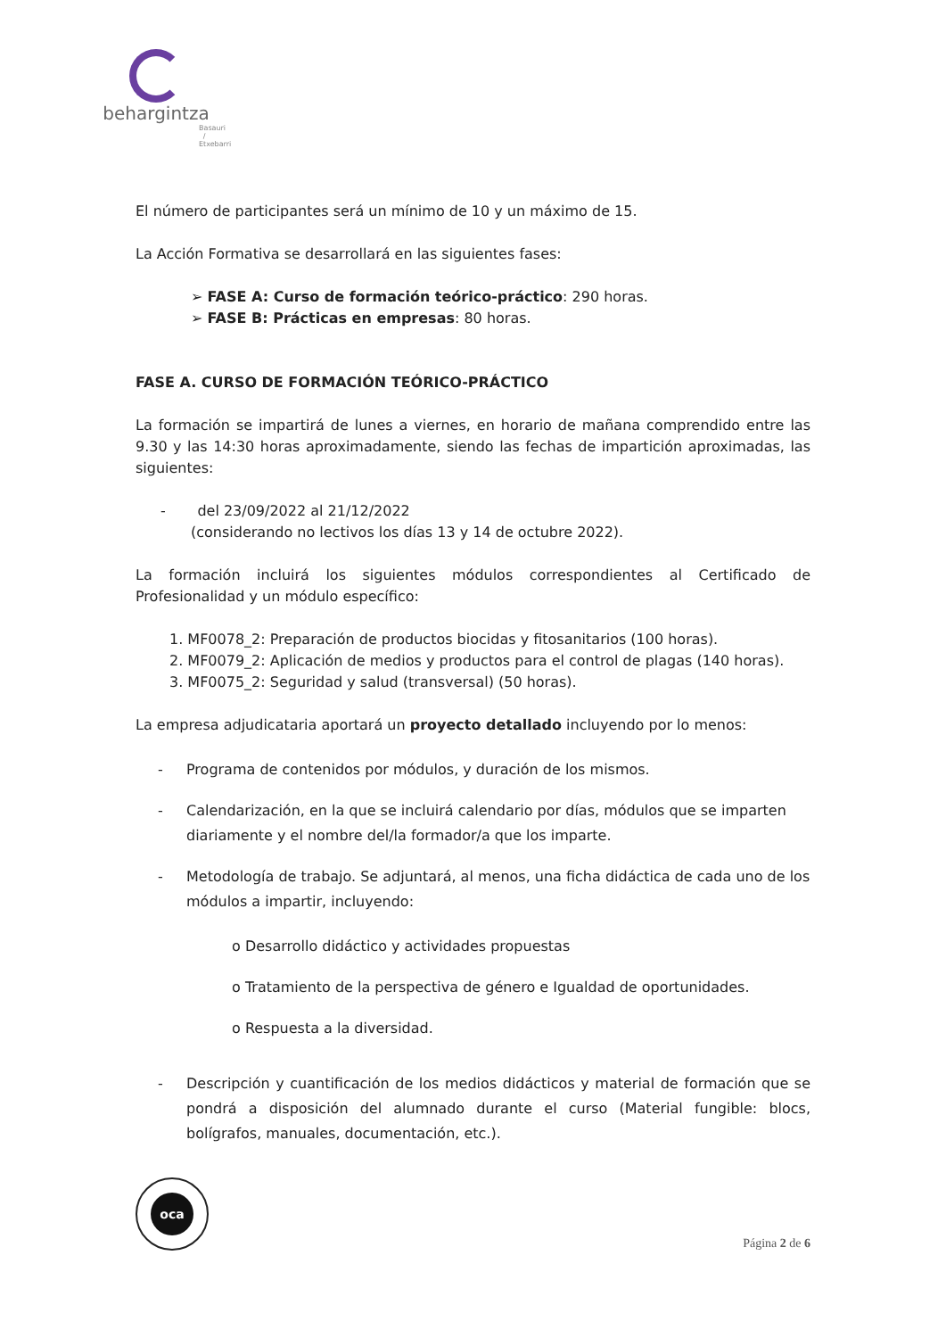behargintza
Basauri / Etxebarri
El número de participantes será un mínimo de 10 y un máximo de 15.
La Acción Formativa se desarrollará en las siguientes fases:
➢ FASE A: Curso de formación teórico-práctico: 290 horas.
➢ FASE B: Prácticas en empresas: 80 horas.
FASE A. CURSO DE FORMACIÓN TEÓRICO-PRÁCTICO
La formación se impartirá de lunes a viernes, en horario de mañana comprendido entre las 9.30 y las 14:30 horas aproximadamente, siendo las fechas de impartición aproximadas, las siguientes:
- del 23/09/2022 al 21/12/2022
(considerando no lectivos los días 13 y 14 de octubre 2022).
La formación incluirá los siguientes módulos correspondientes al Certificado de Profesionalidad y un módulo específico:
1. MF0078_2: Preparación de productos biocidas y fitosanitarios (100 horas).
2. MF0079_2: Aplicación de medios y productos para el control de plagas (140 horas).
3. MF0075_2: Seguridad y salud (transversal) (50 horas).
La empresa adjudicataria aportará un proyecto detallado incluyendo por lo menos:
- Programa de contenidos por módulos, y duración de los mismos.
- Calendarización, en la que se incluirá calendario por días, módulos que se imparten diariamente y el nombre del/la formador/a que los imparte.
- Metodología de trabajo. Se adjuntará, al menos, una ficha didáctica de cada uno de los módulos a impartir, incluyendo:
o Desarrollo didáctico y actividades propuestas
o Tratamiento de la perspectiva de género e Igualdad de oportunidades.
o Respuesta a la diversidad.
- Descripción y cuantificación de los medios didácticos y material de formación que se pondrá a disposición del alumnado durante el curso (Material fungible: blocs, bolígrafos, manuales, documentación, etc.).
oca
Página 2 de 6